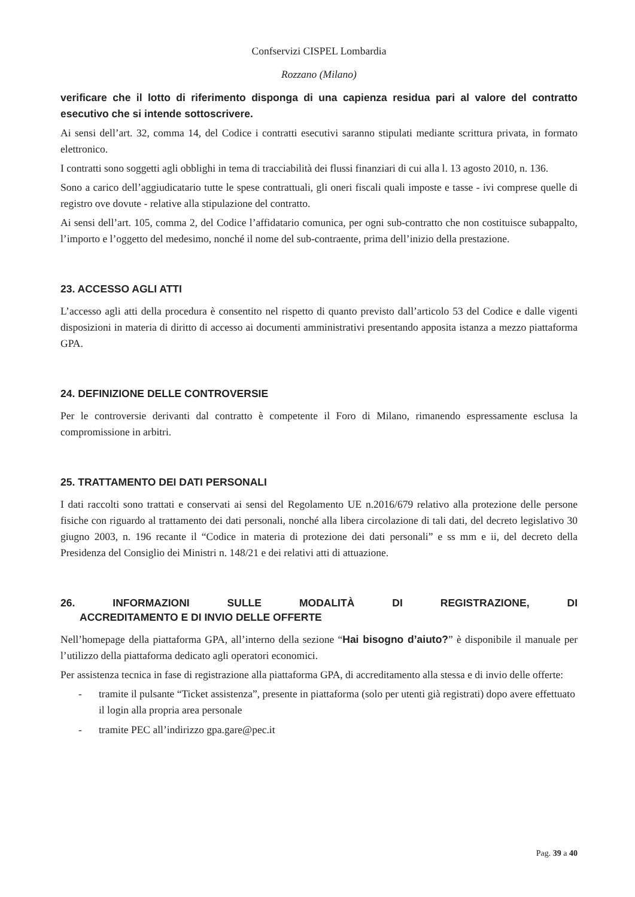Confservizi CISPEL Lombardia
Rozzano (Milano)
verificare che il lotto di riferimento disponga di una capienza residua pari al valore del contratto esecutivo che si intende sottoscrivere.
Ai sensi dell’art. 32, comma 14, del Codice i contratti esecutivi saranno stipulati mediante scrittura privata, in formato elettronico.
I contratti sono soggetti agli obblighi in tema di tracciabilità dei flussi finanziari di cui alla l. 13 agosto 2010, n. 136.
Sono a carico dell’aggiudicatario tutte le spese contrattuali, gli oneri fiscali quali imposte e tasse - ivi comprese quelle di registro ove dovute - relative alla stipulazione del contratto.
Ai sensi dell’art. 105, comma 2, del Codice l’affidatario comunica, per ogni sub-contratto che non costituisce subappalto, l’importo e l’oggetto del medesimo, nonché il nome del sub-contraente, prima dell’inizio della prestazione.
23. ACCESSO AGLI ATTI
L’accesso agli atti della procedura è consentito nel rispetto di quanto previsto dall’articolo 53 del Codice e dalle vigenti disposizioni in materia di diritto di accesso ai documenti amministrativi presentando apposita istanza a mezzo piattaforma GPA.
24. DEFINIZIONE DELLE CONTROVERSIE
Per le controversie derivanti dal contratto è competente il Foro di Milano, rimanendo espressamente esclusa la compromissione in arbitri.
25. TRATTAMENTO DEI DATI PERSONALI
I dati raccolti sono trattati e conservati ai sensi del Regolamento UE n.2016/679 relativo alla protezione delle persone fisiche con riguardo al trattamento dei dati personali, nonché alla libera circolazione di tali dati, del decreto legislativo 30 giugno 2003, n. 196 recante il “Codice in materia di protezione dei dati personali” e ss mm e ii, del decreto della Presidenza del Consiglio dei Ministri n. 148/21 e dei relativi atti di attuazione.
26. INFORMAZIONI SULLE MODALITÀ DI REGISTRAZIONE, DI
ACCREDITAMENTO E DI INVIO DELLE OFFERTE
Nell’homepage della piattaforma GPA, all’interno della sezione “Hai bisogno d’aiuto?” è disponibile il manuale per l’utilizzo della piattaforma dedicato agli operatori economici.
Per assistenza tecnica in fase di registrazione alla piattaforma GPA, di accreditamento alla stessa e di invio delle offerte:
- tramite il pulsante “Ticket assistenza”, presente in piattaforma (solo per utenti già registrati) dopo avere effettuato il login alla propria area personale
- tramite PEC all’indirizzo gpa.gare@pec.it
Pag. 39 a 40